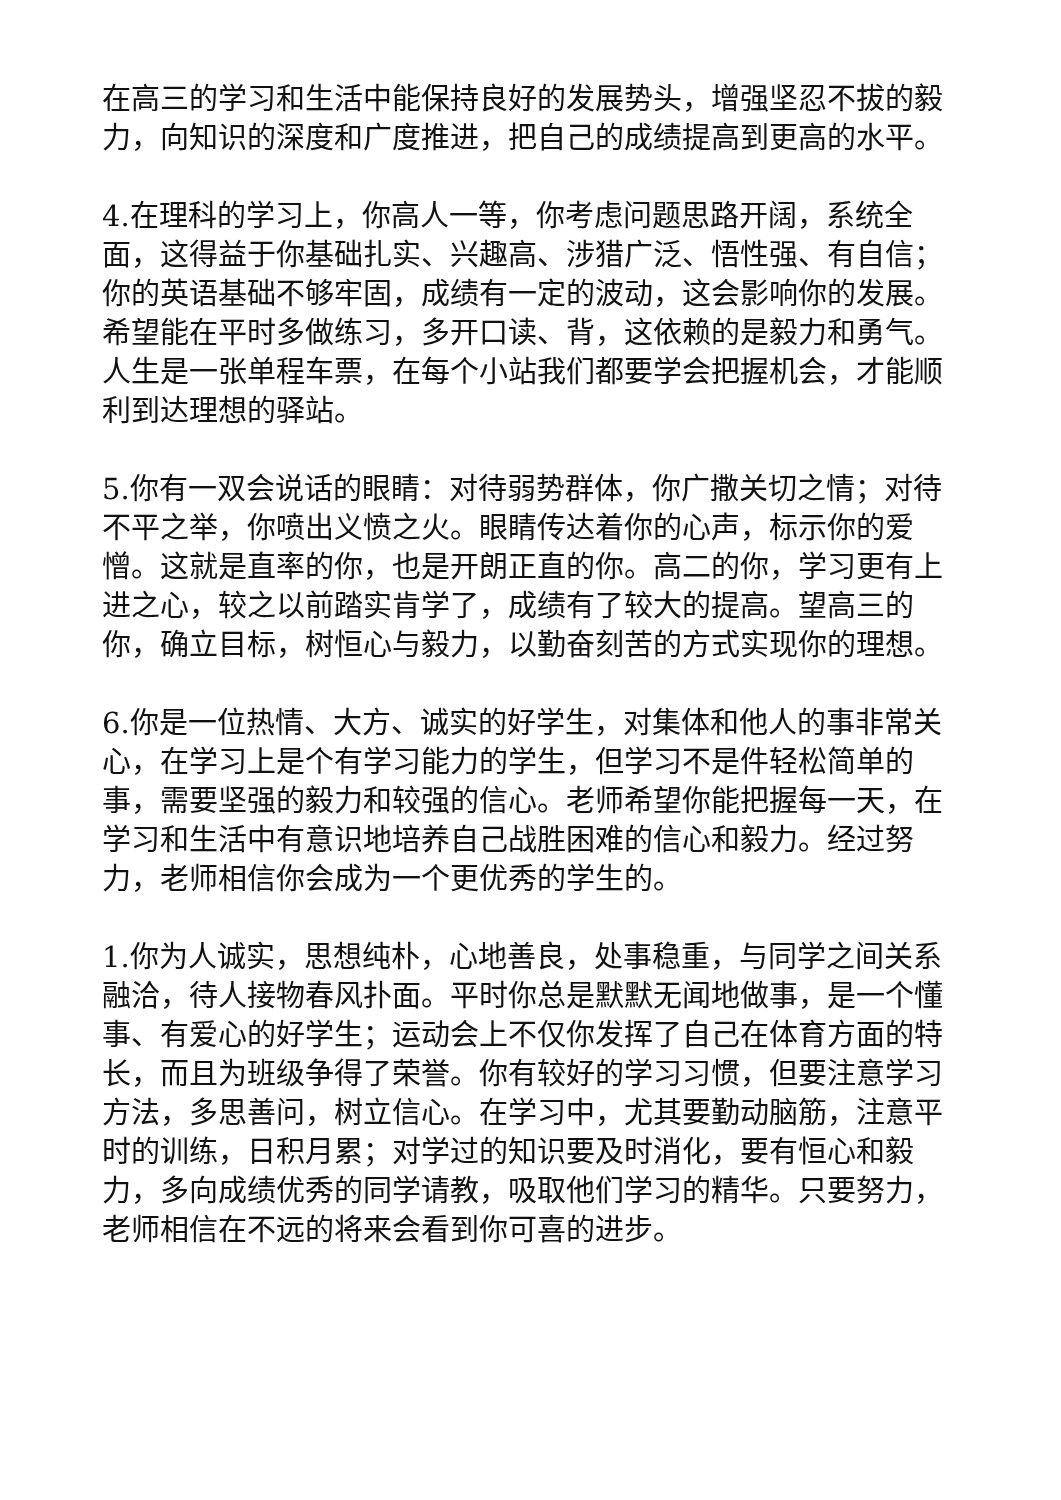在高三的学习和生活中能保持良好的发展势头，增强坚忍不拔的毅力，向知识的深度和广度推进，把自己的成绩提高到更高的水平。
4.在理科的学习上，你高人一等，你考虑问题思路开阔，系统全面，这得益于你基础扎实、兴趣高、涉猎广泛、悟性强、有自信；你的英语基础不够牢固，成绩有一定的波动，这会影响你的发展。希望能在平时多做练习，多开口读、背，这依赖的是毅力和勇气。人生是一张单程车票，在每个小站我们都要学会把握机会，才能顺利到达理想的驿站。
5.你有一双会说话的眼睛：对待弱势群体，你广撒关切之情；对待不平之举，你喷出义愤之火。眼睛传达着你的心声，标示你的爱憎。这就是直率的你，也是开朗正直的你。高二的你，学习更有上进之心，较之以前踏实肯学了，成绩有了较大的提高。望高三的你，确立目标，树恒心与毅力，以勤奋刻苦的方式实现你的理想。
6.你是一位热情、大方、诚实的好学生，对集体和他人的事非常关心，在学习上是个有学习能力的学生，但学习不是件轻松简单的事，需要坚强的毅力和较强的信心。老师希望你能把握每一天，在学习和生活中有意识地培养自己战胜困难的信心和毅力。经过努力，老师相信你会成为一个更优秀的学生的。
1.你为人诚实，思想纯朴，心地善良，处事稳重，与同学之间关系融洽，待人接物春风扑面。平时你总是默默无闻地做事，是一个懂事、有爱心的好学生；运动会上不仅你发挥了自己在体育方面的特长，而且为班级争得了荣誉。你有较好的学习习惯，但要注意学习方法，多思善问，树立信心。在学习中，尤其要勤动脑筋，注意平时的训练，日积月累；对学过的知识要及时消化，要有恒心和毅力，多向成绩优秀的同学请教，吸取他们学习的精华。只要努力，老师相信在不远的将来会看到你可喜的进步。